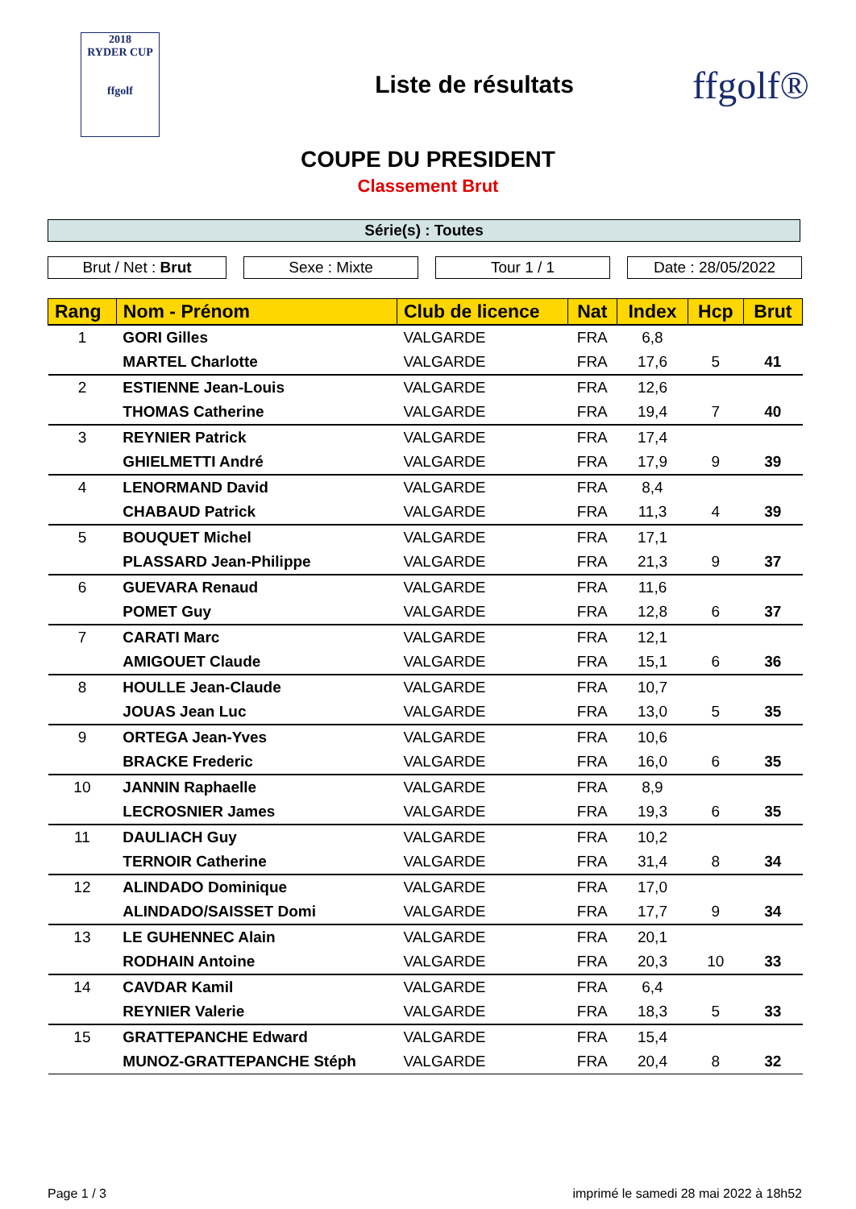2018
RYDER CUP
ffgolf
Liste de résultats
ffgolf®
COUPE DU PRESIDENT
Classement Brut
Série(s) : Toutes
Brut / Net : Brut Sexe : Mixte Tour 1 / 1 Date : 28/05/2022
| Rang | Nom - Prénom | Club de licence | Nat | Index | Hcp | Brut |
| --- | --- | --- | --- | --- | --- | --- |
| 1 | GORI Gilles | VALGARDE | FRA | 6,8 | | |
| | MARTEL Charlotte | VALGARDE | FRA | 17,6 | 5 | 41 |
| 2 | ESTIENNE Jean-Louis | VALGARDE | FRA | 12,6 | | |
| | THOMAS Catherine | VALGARDE | FRA | 19,4 | 7 | 40 |
| 3 | REYNIER Patrick | VALGARDE | FRA | 17,4 | | |
| | GHIELMETTI André | VALGARDE | FRA | 17,9 | 9 | 39 |
| 4 | LENORMAND David | VALGARDE | FRA | 8,4 | | |
| | CHABAUD Patrick | VALGARDE | FRA | 11,3 | 4 | 39 |
| 5 | BOUQUET Michel | VALGARDE | FRA | 17,1 | | |
| | PLASSARD Jean-Philippe | VALGARDE | FRA | 21,3 | 9 | 37 |
| 6 | GUEVARA Renaud | VALGARDE | FRA | 11,6 | | |
| | POMET Guy | VALGARDE | FRA | 12,8 | 6 | 37 |
| 7 | CARATI Marc | VALGARDE | FRA | 12,1 | | |
| | AMIGOUET Claude | VALGARDE | FRA | 15,1 | 6 | 36 |
| 8 | HOULLE Jean-Claude | VALGARDE | FRA | 10,7 | | |
| | JOUAS Jean Luc | VALGARDE | FRA | 13,0 | 5 | 35 |
| 9 | ORTEGA Jean-Yves | VALGARDE | FRA | 10,6 | | |
| | BRACKE Frederic | VALGARDE | FRA | 16,0 | 6 | 35 |
| 10 | JANNIN Raphaelle | VALGARDE | FRA | 8,9 | | |
| | LECROSNIER James | VALGARDE | FRA | 19,3 | 6 | 35 |
| 11 | DAULIACH Guy | VALGARDE | FRA | 10,2 | | |
| | TERNOIR Catherine | VALGARDE | FRA | 31,4 | 8 | 34 |
| 12 | ALINDADO Dominique | VALGARDE | FRA | 17,0 | | |
| | ALINDADO/SAISSET Domi | VALGARDE | FRA | 17,7 | 9 | 34 |
| 13 | LE GUHENNEC Alain | VALGARDE | FRA | 20,1 | | |
| | RODHAIN Antoine | VALGARDE | FRA | 20,3 | 10 | 33 |
| 14 | CAVDAR Kamil | VALGARDE | FRA | 6,4 | | |
| | REYNIER Valerie | VALGARDE | FRA | 18,3 | 5 | 33 |
| 15 | GRATTEPANCHE Edward | VALGARDE | FRA | 15,4 | | |
| | MUNOZ-GRATTEPANCHE Stéph | VALGARDE | FRA | 20,4 | 8 | 32 |
Page 1 / 3 imprimé le samedi 28 mai 2022 à 18h52